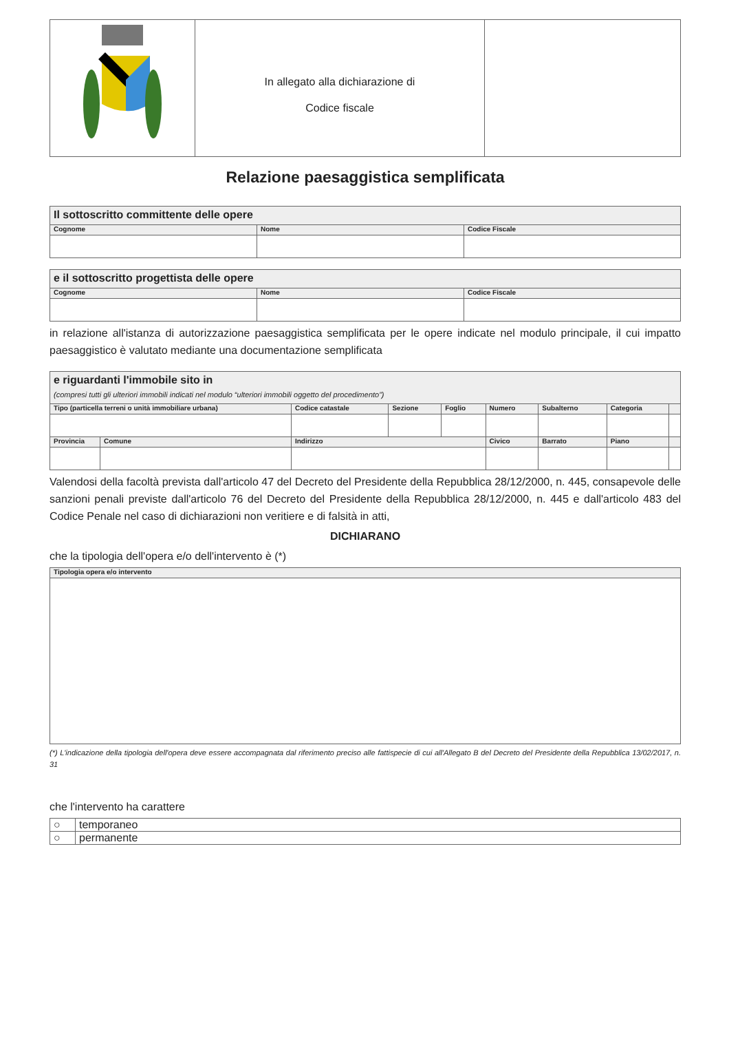| | In allegato alla dichiarazione di Codice fiscale | |
Relazione paesaggistica semplificata
| Il sottoscritto committente delle opere | | |
| Cognome | Nome | Codice Fiscale |
| e il sottoscritto progettista delle opere | | |
| Cognome | Nome | Codice Fiscale |
in relazione all'istanza di autorizzazione paesaggistica semplificata per le opere indicate nel modulo principale, il cui impatto paesaggistico è valutato mediante una documentazione semplificata
| e riguardanti l'immobile sito in (compresi tutti gli ulteriori immobili indicati nel modulo “ulteriori immobili oggetto del procedimento”) | | | | | | | | |
| Tipo (particella terreni o unità immobiliare urbana) | | Codice catastale | Sezione | Foglio | Numero | Subalterno | Categoria | |
| Provincia | Comune | Indirizzo | | | Civico | Barrato | Piano | |
Valendosi della facoltà prevista dall'articolo 47 del Decreto del Presidente della Repubblica 28/12/2000, n. 445, consapevole delle sanzioni penali previste dall'articolo 76 del Decreto del Presidente della Repubblica 28/12/2000, n. 445 e dall'articolo 483 del Codice Penale nel caso di dichiarazioni non veritiere e di falsità in atti,
DICHIARANO
che la tipologia dell'opera e/o dell'intervento è (*)
| Tipologia opera e/o intervento |
(*) L'indicazione della tipologia dell'opera deve essere accompagnata dal riferimento preciso alle fattispecie di cui all'Allegato B del Decreto del Presidente della Repubblica 13/02/2017, n. 31
che l'intervento ha carattere
| ○ | temporaneo |
| ○ | permanente |